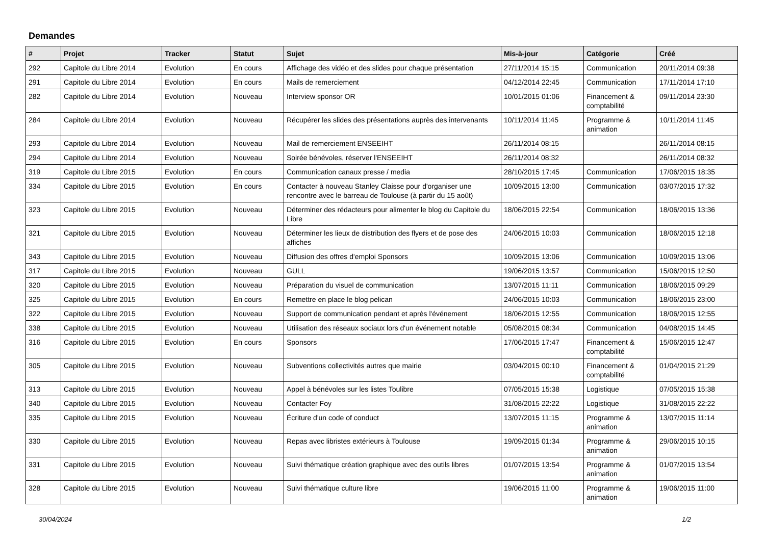Demandes
| # | Projet | Tracker | Statut | Sujet | Mis-à-jour | Catégorie | Créé |
| --- | --- | --- | --- | --- | --- | --- | --- |
| 292 | Capitole du Libre 2014 | Evolution | En cours | Affichage des vidéo et des slides pour chaque présentation | 27/11/2014 15:15 | Communication | 20/11/2014 09:38 |
| 291 | Capitole du Libre 2014 | Evolution | En cours | Mails de remerciement | 04/12/2014 22:45 | Communication | 17/11/2014 17:10 |
| 282 | Capitole du Libre 2014 | Evolution | Nouveau | Interview sponsor OR | 10/01/2015 01:06 | Financement & comptabilité | 09/11/2014 23:30 |
| 284 | Capitole du Libre 2014 | Evolution | Nouveau | Récupérer les slides des présentations auprès des intervenants | 10/11/2014 11:45 | Programme & animation | 10/11/2014 11:45 |
| 293 | Capitole du Libre 2014 | Evolution | Nouveau | Mail de remerciement ENSEEIHT | 26/11/2014 08:15 | | 26/11/2014 08:15 |
| 294 | Capitole du Libre 2014 | Evolution | Nouveau | Soirée bénévoles, réserver l'ENSEEIHT | 26/11/2014 08:32 | | 26/11/2014 08:32 |
| 319 | Capitole du Libre 2015 | Evolution | En cours | Communication canaux presse / media | 28/10/2015 17:45 | Communication | 17/06/2015 18:35 |
| 334 | Capitole du Libre 2015 | Evolution | En cours | Contacter à nouveau Stanley Claisse pour d'organiser une rencontre avec le barreau de Toulouse (à partir du 15 août) | 10/09/2015 13:00 | Communication | 03/07/2015 17:32 |
| 323 | Capitole du Libre 2015 | Evolution | Nouveau | Déterminer des rédacteurs pour alimenter le blog du Capitole du Libre | 18/06/2015 22:54 | Communication | 18/06/2015 13:36 |
| 321 | Capitole du Libre 2015 | Evolution | Nouveau | Déterminer les lieux de distribution des flyers et de pose des affiches | 24/06/2015 10:03 | Communication | 18/06/2015 12:18 |
| 343 | Capitole du Libre 2015 | Evolution | Nouveau | Diffusion des offres d'emploi Sponsors | 10/09/2015 13:06 | Communication | 10/09/2015 13:06 |
| 317 | Capitole du Libre 2015 | Evolution | Nouveau | GULL | 19/06/2015 13:57 | Communication | 15/06/2015 12:50 |
| 320 | Capitole du Libre 2015 | Evolution | Nouveau | Préparation du visuel de communication | 13/07/2015 11:11 | Communication | 18/06/2015 09:29 |
| 325 | Capitole du Libre 2015 | Evolution | En cours | Remettre en place le blog pelican | 24/06/2015 10:03 | Communication | 18/06/2015 23:00 |
| 322 | Capitole du Libre 2015 | Evolution | Nouveau | Support de communication pendant et après l'événement | 18/06/2015 12:55 | Communication | 18/06/2015 12:55 |
| 338 | Capitole du Libre 2015 | Evolution | Nouveau | Utilisation des réseaux sociaux lors d'un événement notable | 05/08/2015 08:34 | Communication | 04/08/2015 14:45 |
| 316 | Capitole du Libre 2015 | Evolution | En cours | Sponsors | 17/06/2015 17:47 | Financement & comptabilité | 15/06/2015 12:47 |
| 305 | Capitole du Libre 2015 | Evolution | Nouveau | Subventions collectivités autres que mairie | 03/04/2015 00:10 | Financement & comptabilité | 01/04/2015 21:29 |
| 313 | Capitole du Libre 2015 | Evolution | Nouveau | Appel à bénévoles sur les listes Toulibre | 07/05/2015 15:38 | Logistique | 07/05/2015 15:38 |
| 340 | Capitole du Libre 2015 | Evolution | Nouveau | Contacter Foy | 31/08/2015 22:22 | Logistique | 31/08/2015 22:22 |
| 335 | Capitole du Libre 2015 | Evolution | Nouveau | Écriture d'un code of conduct | 13/07/2015 11:15 | Programme & animation | 13/07/2015 11:14 |
| 330 | Capitole du Libre 2015 | Evolution | Nouveau | Repas avec libristes extérieurs à Toulouse | 19/09/2015 01:34 | Programme & animation | 29/06/2015 10:15 |
| 331 | Capitole du Libre 2015 | Evolution | Nouveau | Suivi thématique création graphique avec des outils libres | 01/07/2015 13:54 | Programme & animation | 01/07/2015 13:54 |
| 328 | Capitole du Libre 2015 | Evolution | Nouveau | Suivi thématique culture libre | 19/06/2015 11:00 | Programme & animation | 19/06/2015 11:00 |
30/04/2024 1/2